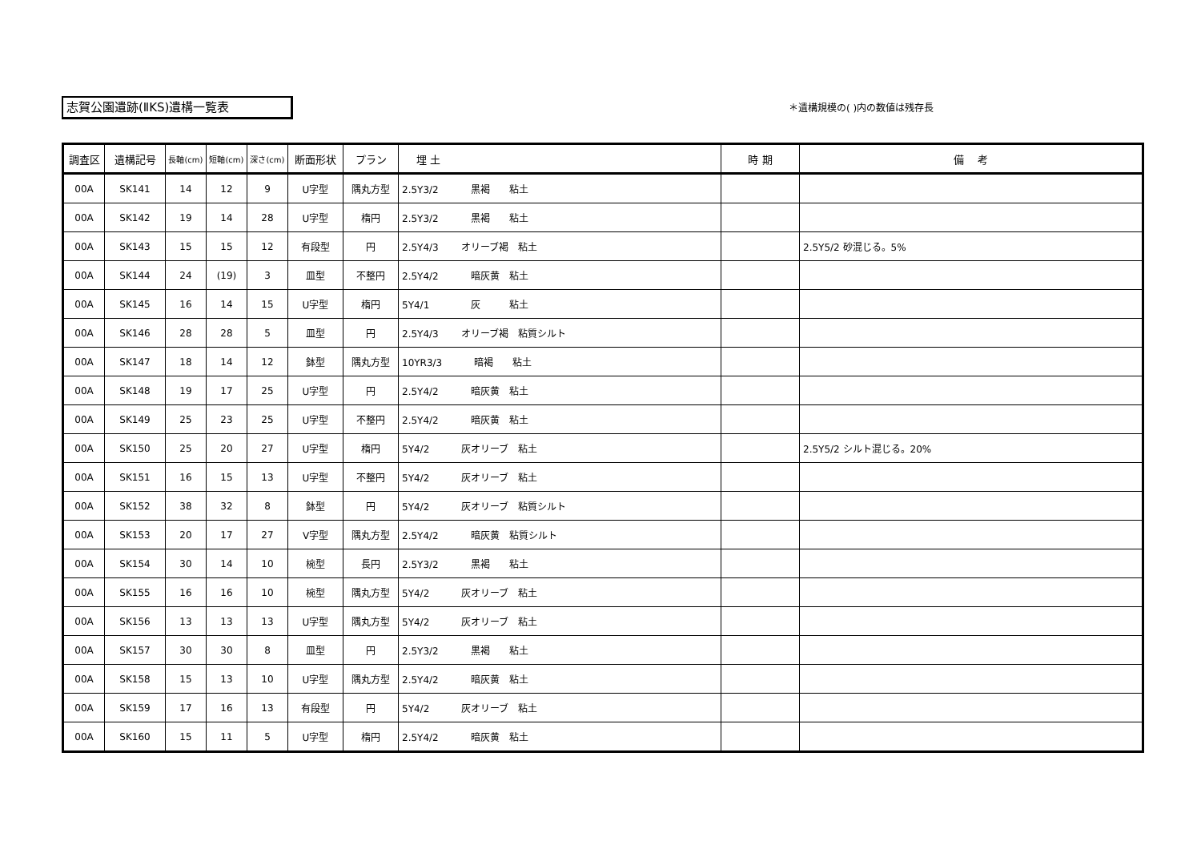志賀公園遺跡(ⅡKS)遺構一覧表 ＊遺構規模の( )内の数値は残存長
| 調査区 | 遺構記号 | 長軸(cm) | 短軸(cm) | 深さ(cm) | 断面形状 | プラン | 埋 土 | 時 期 | 備 考 |
| --- | --- | --- | --- | --- | --- | --- | --- | --- | --- |
| 00A | SK141 | 14 | 12 | 9 | U字型 | 隅丸方型 | 2.5Y3/2 黒褐 粘土 | | |
| 00A | SK142 | 19 | 14 | 28 | U字型 | 楕円 | 2.5Y3/2 黒褐 粘土 | | |
| 00A | SK143 | 15 | 15 | 12 | 有段型 | 円 | 2.5Y4/3 オリーブ褐 粘土 | | 2.5Y5/2 砂混じる。5% |
| 00A | SK144 | 24 | (19) | 3 | 皿型 | 不整円 | 2.5Y4/2 暗灰黄 粘土 | | |
| 00A | SK145 | 16 | 14 | 15 | U字型 | 楕円 | 5Y4/1 灰 粘土 | | |
| 00A | SK146 | 28 | 28 | 5 | 皿型 | 円 | 2.5Y4/3 オリーブ褐 粘質シルト | | |
| 00A | SK147 | 18 | 14 | 12 | 鉢型 | 隅丸方型 | 10YR3/3 暗褐 粘土 | | |
| 00A | SK148 | 19 | 17 | 25 | U字型 | 円 | 2.5Y4/2 暗灰黄 粘土 | | |
| 00A | SK149 | 25 | 23 | 25 | U字型 | 不整円 | 2.5Y4/2 暗灰黄 粘土 | | |
| 00A | SK150 | 25 | 20 | 27 | U字型 | 楕円 | 5Y4/2 灰オリーブ 粘土 | | 2.5Y5/2 シルト混じる。20% |
| 00A | SK151 | 16 | 15 | 13 | U字型 | 不整円 | 5Y4/2 灰オリーブ 粘土 | | |
| 00A | SK152 | 38 | 32 | 8 | 鉢型 | 円 | 5Y4/2 灰オリーブ 粘質シルト | | |
| 00A | SK153 | 20 | 17 | 27 | V字型 | 隅丸方型 | 2.5Y4/2 暗灰黄 粘質シルト | | |
| 00A | SK154 | 30 | 14 | 10 | 椀型 | 長円 | 2.5Y3/2 黒褐 粘土 | | |
| 00A | SK155 | 16 | 16 | 10 | 椀型 | 隅丸方型 | 5Y4/2 灰オリーブ 粘土 | | |
| 00A | SK156 | 13 | 13 | 13 | U字型 | 隅丸方型 | 5Y4/2 灰オリーブ 粘土 | | |
| 00A | SK157 | 30 | 30 | 8 | 皿型 | 円 | 2.5Y3/2 黒褐 粘土 | | |
| 00A | SK158 | 15 | 13 | 10 | U字型 | 隅丸方型 | 2.5Y4/2 暗灰黄 粘土 | | |
| 00A | SK159 | 17 | 16 | 13 | 有段型 | 円 | 5Y4/2 灰オリーブ 粘土 | | |
| 00A | SK160 | 15 | 11 | 5 | U字型 | 楕円 | 2.5Y4/2 暗灰黄 粘土 | | |